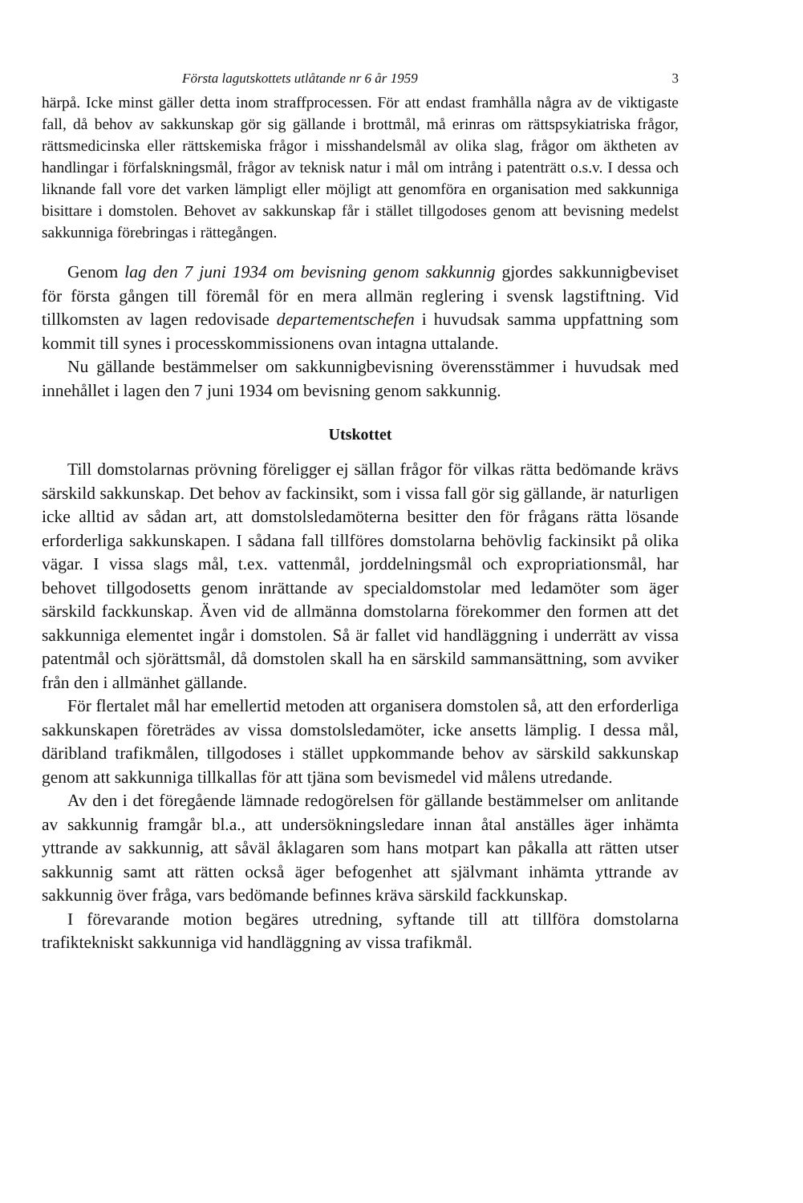Första lagutskottets utlåtande nr 6 år 1959 3
härpå. Icke minst gäller detta inom straffprocessen. För att endast framhålla några av de viktigaste fall, då behov av sakkunskap gör sig gällande i brottmål, må erinras om rättspsykiatriska frågor, rättsmedicinska eller rättskemiska frågor i misshandelsmål av olika slag, frågor om äktheten av handlingar i förfalskningsmål, frågor av teknisk natur i mål om intrång i patenträtt o.s.v. I dessa och liknande fall vore det varken lämpligt eller möjligt att genomföra en organisation med sakkunniga bisittare i domstolen. Behovet av sakkunskap får i stället tillgodoses genom att bevisning medelst sakkunniga förebringas i rättegången.
Genom lag den 7 juni 1934 om bevisning genom sakkunnig gjordes sakkunnigbeviset för första gången till föremål för en mera allmän reglering i svensk lagstiftning. Vid tillkomsten av lagen redovisade departementschefen i huvudsak samma uppfattning som kommit till synes i processkommissionens ovan intagna uttalande.
Nu gällande bestämmelser om sakkunnigbevisning överensstämmer i huvudsak med innehållet i lagen den 7 juni 1934 om bevisning genom sakkunnig.
Utskottet
Till domstolarnas prövning föreligger ej sällan frågor för vilkas rätta bedömande krävs särskild sakkunskap. Det behov av fackinsikt, som i vissa fall gör sig gällande, är naturligen icke alltid av sådan art, att domstolsledamöterna besitter den för frågans rätta lösande erforderliga sakkunskapen. I sådana fall tillföres domstolarna behövlig fackinsikt på olika vägar. I vissa slags mål, t.ex. vattenmål, jorddelningsmål och expropriationsmål, har behovet tillgodosetts genom inrättande av specialdomstolar med ledamöter som äger särskild fackkunskap. Även vid de allmänna domstolarna förekommer den formen att det sakkunniga elementet ingår i domstolen. Så är fallet vid handläggning i underrätt av vissa patentmål och sjörättsmål, då domstolen skall ha en särskild sammansättning, som avviker från den i allmänhet gällande.
För flertalet mål har emellertid metoden att organisera domstolen så, att den erforderliga sakkunskapen företrädes av vissa domstolsledamöter, icke ansetts lämplig. I dessa mål, däribland trafikmålen, tillgodoses i stället uppkommande behov av särskild sakkunskap genom att sakkunniga tillkallas för att tjäna som bevismedel vid målens utredande.
Av den i det föregående lämnade redogörelsen för gällande bestämmelser om anlitande av sakkunnig framgår bl.a., att undersökningsledare innan åtal anställes äger inhämta yttrande av sakkunnig, att såväl åklagaren som hans motpart kan påkalla att rätten utser sakkunnig samt att rätten också äger befogenhet att självmant inhämta yttrande av sakkunnig över fråga, vars bedömande befinnes kräva särskild fackkunskap.
I förevarande motion begäres utredning, syftande till att tillföra domstolarna trafiktekniskt sakkunniga vid handläggning av vissa trafikmål.